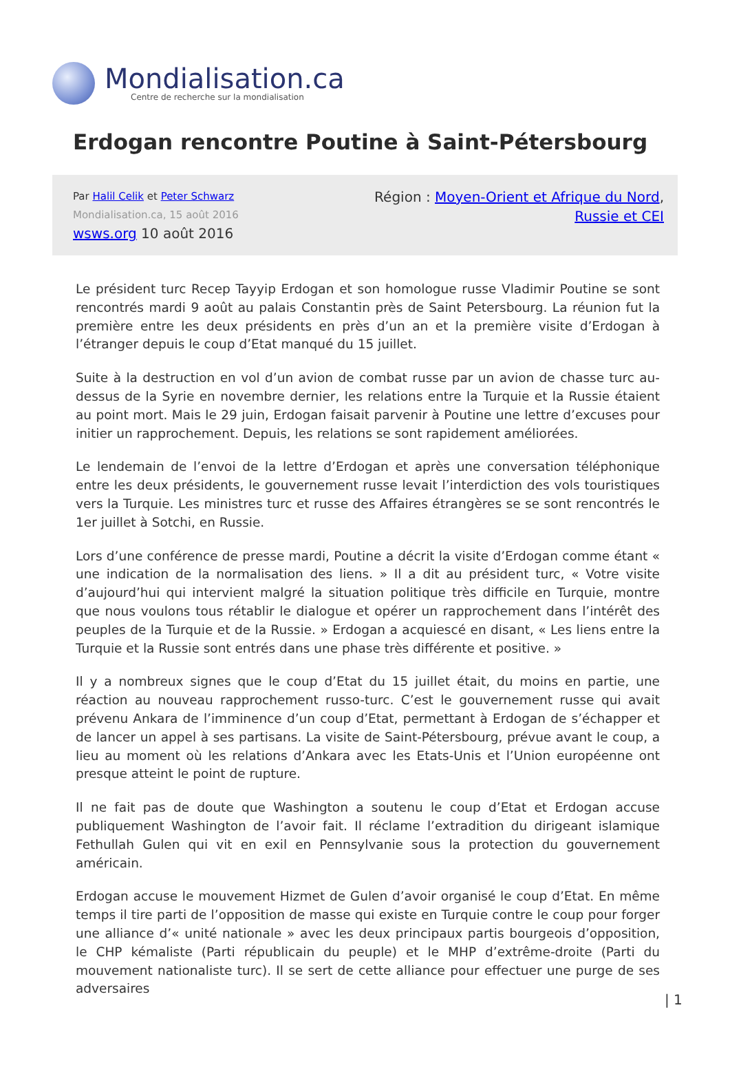Mondialisation.ca
Centre de recherche sur la mondialisation
Erdogan rencontre Poutine à Saint-Pétersbourg
Par Halil Celik et Peter Schwarz
Mondialisation.ca, 15 août 2016
wsws.org 10 août 2016
Région : Moyen-Orient et Afrique du Nord,
Russie et CEI
Le président turc Recep Tayyip Erdogan et son homologue russe Vladimir Poutine se sont rencontrés mardi 9 août au palais Constantin près de Saint Petersbourg. La réunion fut la première entre les deux présidents en près d’un an et la première visite d’Erdogan à l’étranger depuis le coup d’Etat manqué du 15 juillet.
Suite à la destruction en vol d’un avion de combat russe par un avion de chasse turc au-dessus de la Syrie en novembre dernier, les relations entre la Turquie et la Russie étaient au point mort. Mais le 29 juin, Erdogan faisait parvenir à Poutine une lettre d’excuses pour initier un rapprochement. Depuis, les relations se sont rapidement améliorées.
Le lendemain de l’envoi de la lettre d’Erdogan et après une conversation téléphonique entre les deux présidents, le gouvernement russe levait l’interdiction des vols touristiques vers la Turquie. Les ministres turc et russe des Affaires étrangères se se sont rencontrés le 1er juillet à Sotchi, en Russie.
Lors d’une conférence de presse mardi, Poutine a décrit la visite d’Erdogan comme étant « une indication de la normalisation des liens. » Il a dit au président turc, « Votre visite d’aujourd’hui qui intervient malgré la situation politique très difficile en Turquie, montre que nous voulons tous rétablir le dialogue et opérer un rapprochement dans l’intérêt des peuples de la Turquie et de la Russie. » Erdogan a acquiescé en disant, « Les liens entre la Turquie et la Russie sont entrés dans une phase très différente et positive. »
Il y a nombreux signes que le coup d’Etat du 15 juillet était, du moins en partie, une réaction au nouveau rapprochement russo-turc. C’est le gouvernement russe qui avait prévenu Ankara de l’imminence d’un coup d’Etat, permettant à Erdogan de s’échapper et de lancer un appel à ses partisans. La visite de Saint-Pétersbourg, prévue avant le coup, a lieu au moment où les relations d’Ankara avec les Etats-Unis et l’Union européenne ont presque atteint le point de rupture.
Il ne fait pas de doute que Washington a soutenu le coup d’Etat et Erdogan accuse publiquement Washington de l’avoir fait. Il réclame l’extradition du dirigeant islamique Fethullah Gulen qui vit en exil en Pennsylvanie sous la protection du gouvernement américain.
Erdogan accuse le mouvement Hizmet de Gulen d’avoir organisé le coup d’Etat. En même temps il tire parti de l’opposition de masse qui existe en Turquie contre le coup pour forger une alliance d’« unité nationale » avec les deux principaux partis bourgeois d’opposition, le CHP kémaliste (Parti républicain du peuple) et le MHP d’extrême-droite (Parti du mouvement nationaliste turc). Il se sert de cette alliance pour effectuer une purge de ses adversaires
| 1